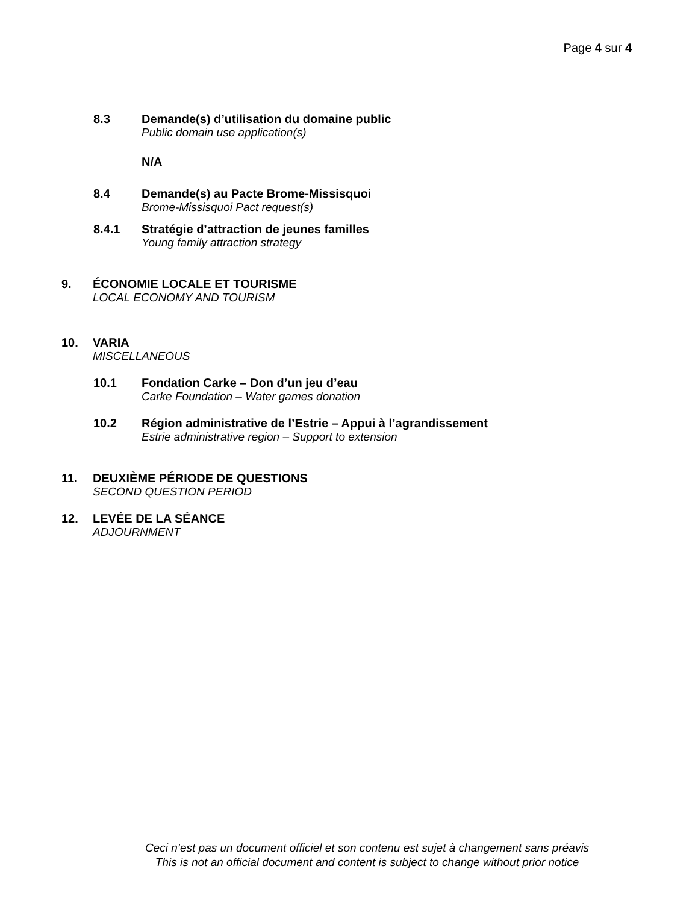Page 4 sur 4
8.3 Demande(s) d’utilisation du domaine public
Public domain use application(s)
N/A
8.4 Demande(s) au Pacte Brome-Missisquoi
Brome-Missisquoi Pact request(s)
8.4.1 Stratégie d’attraction de jeunes familles
Young family attraction strategy
9. ÉCONOMIE LOCALE ET TOURISME
LOCAL ECONOMY AND TOURISM
10. VARIA
MISCELLANEOUS
10.1 Fondation Carke – Don d’un jeu d’eau
Carke Foundation – Water games donation
10.2 Région administrative de l’Estrie – Appui à l’agrandissement
Estrie administrative region – Support to extension
11. DEUXIÈME PÉRIODE DE QUESTIONS
SECOND QUESTION PERIOD
12. LEVÉE DE LA SÉANCE
ADJOURNMENT
Ceci n’est pas un document officiel et son contenu est sujet à changement sans préavis
This is not an official document and content is subject to change without prior notice